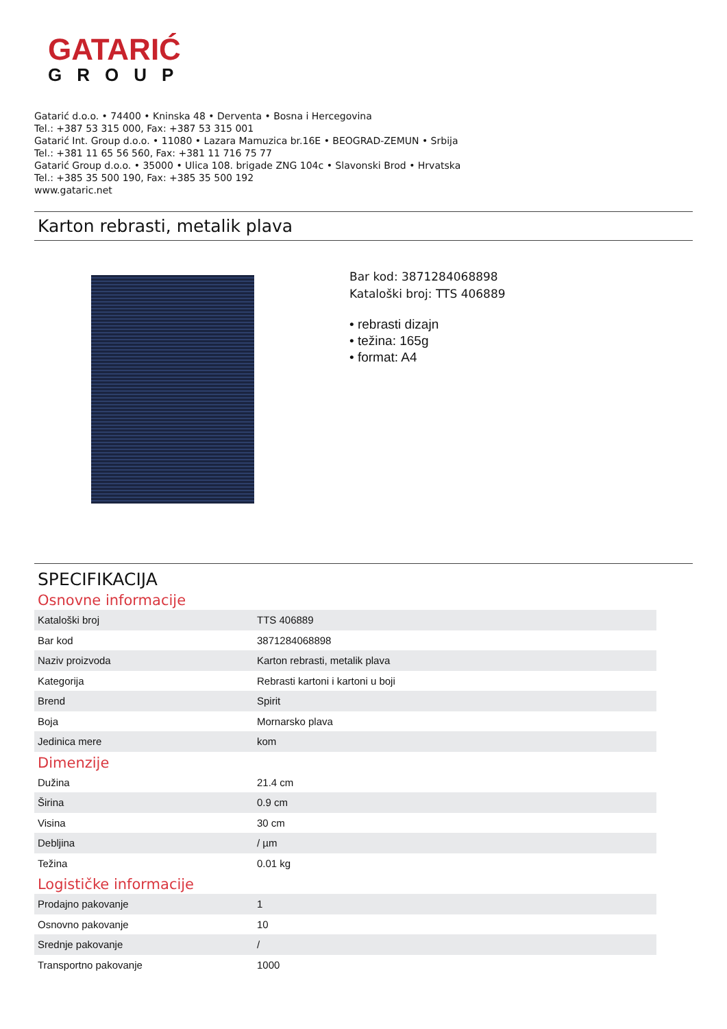GATARIĆ
GROUP
Gatarić d.o.o. • 74400 • Kninska 48 • Derventa • Bosna i Hercegovina
Tel.: +387 53 315 000, Fax: +387 53 315 001
Gatarić Int. Group d.o.o. • 11080 • Lazara Mamuzica br.16E • BEOGRAD-ZEMUN • Srbija
Tel.: +381 11 65 56 560, Fax: +381 11 716 75 77
Gatarić Group d.o.o. • 35000 • Ulica 108. brigade ZNG 104c • Slavonski Brod • Hrvatska
Tel.: +385 35 500 190, Fax: +385 35 500 192
www.gataric.net
Karton rebrasti, metalik plava
Bar kod: 3871284068898
Kataloški broj: TTS 406889
• rebrasti dizajn
• težina: 165g
• format: A4
SPECIFIKACIJA
Osnovne informacije
| Kataloški broj | TTS 406889 |
| Bar kod | 3871284068898 |
| Naziv proizvoda | Karton rebrasti, metalik plava |
| Kategorija | Rebrasti kartoni i kartoni u boji |
| Brend | Spirit |
| Boja | Mornarsko plava |
| Jedinica mere | kom |
Dimenzije
| Dužina | 21.4 cm |
| Širina | 0.9 cm |
| Visina | 30 cm |
| Debljina | / µm |
| Težina | 0.01 kg |
Logističke informacije
| Prodajno pakovanje | 1 |
| Osnovno pakovanje | 10 |
| Srednje pakovanje | / |
| Transportno pakovanje | 1000 |